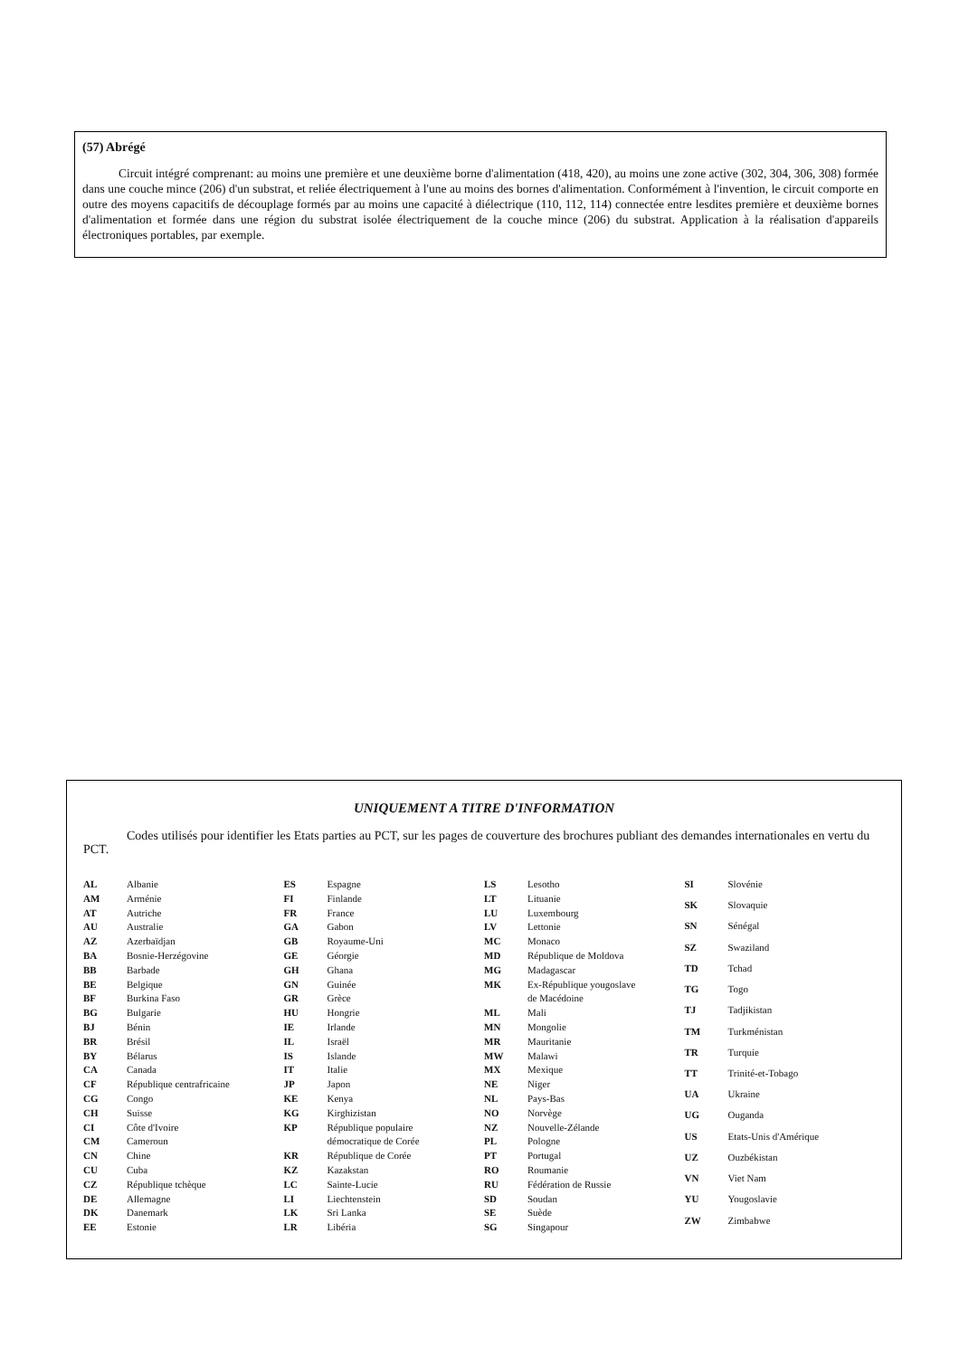(57) Abrégé
Circuit intégré comprenant: au moins une première et une deuxième borne d'alimentation (418, 420), au moins une zone active (302, 304, 306, 308) formée dans une couche mince (206) d'un substrat, et reliée électriquement à l'une au moins des bornes d'alimentation. Conformément à l'invention, le circuit comporte en outre des moyens capacitifs de découplage formés par au moins une capacité à diélectrique (110, 112, 114) connectée entre lesdites première et deuxième bornes d'alimentation et formée dans une région du substrat isolée électriquement de la couche mince (206) du substrat. Application à la réalisation d'appareils électroniques portables, par exemple.
UNIQUEMENT A TITRE D'INFORMATION
Codes utilisés pour identifier les Etats parties au PCT, sur les pages de couverture des brochures publiant des demandes internationales en vertu du PCT.
| AL | Albanie |
| AM | Arménie |
| AT | Autriche |
| AU | Australie |
| AZ | Azerbaïdjan |
| BA | Bosnie-Herzégovine |
| BB | Barbade |
| BE | Belgique |
| BF | Burkina Faso |
| BG | Bulgarie |
| BJ | Bénin |
| BR | Brésil |
| BY | Bélarus |
| CA | Canada |
| CF | République centrafricaine |
| CG | Congo |
| CH | Suisse |
| CI | Côte d'Ivoire |
| CM | Cameroun |
| CN | Chine |
| CU | Cuba |
| CZ | République tchèque |
| DE | Allemagne |
| DK | Danemark |
| EE | Estonie |
| ES | Espagne |
| FI | Finlande |
| FR | France |
| GA | Gabon |
| GB | Royaume-Uni |
| GE | Géorgie |
| GH | Ghana |
| GN | Guinée |
| GR | Grèce |
| HU | Hongrie |
| IE | Irlande |
| IL | Israël |
| IS | Islande |
| IT | Italie |
| JP | Japon |
| KE | Kenya |
| KG | Kirghizistan |
| KP | République populaire démocratique de Corée |
| KR | République de Corée |
| KZ | Kazakstan |
| LC | Sainte-Lucie |
| LI | Liechtenstein |
| LK | Sri Lanka |
| LR | Libéria |
| LS | Lesotho |
| LT | Lituanie |
| LU | Luxembourg |
| LV | Lettonie |
| MC | Monaco |
| MD | République de Moldova |
| MG | Madagascar |
| MK | Ex-République yougoslave de Macédoine |
| ML | Mali |
| MN | Mongolie |
| MR | Mauritanie |
| MW | Malawi |
| MX | Mexique |
| NE | Niger |
| NL | Pays-Bas |
| NO | Norvège |
| NZ | Nouvelle-Zélande |
| PL | Pologne |
| PT | Portugal |
| RO | Roumanie |
| RU | Fédération de Russie |
| SD | Soudan |
| SE | Suède |
| SG | Singapour |
| SI | Slovénie |
| SK | Slovaquie |
| SN | Sénégal |
| SZ | Swaziland |
| TD | Tchad |
| TG | Togo |
| TJ | Tadjikistan |
| TM | Turkménistan |
| TR | Turquie |
| TT | Trinité-et-Tobago |
| UA | Ukraine |
| UG | Ouganda |
| US | Etats-Unis d'Amérique |
| UZ | Ouzbékistan |
| VN | Viet Nam |
| YU | Yougoslavie |
| ZW | Zimbabwe |